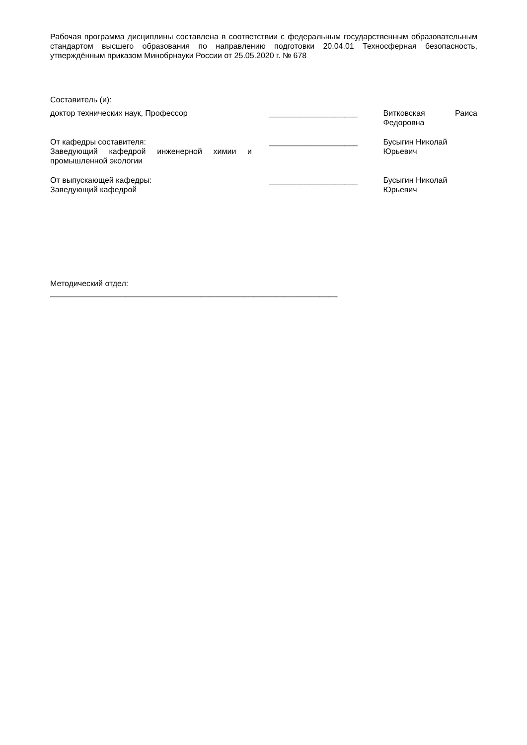Рабочая программа дисциплины составлена в соответствии с федеральным государственным образовательным стандартом высшего образования по направлению подготовки 20.04.01 Техносферная безопасность, утверждённым приказом Минобрнауки России от 25.05.2020 г. № 678
Составитель (и):
доктор технических наук, Профессор ____________________ Витковская Раиса Федоровна
От кафедры составителя:
Заведующий кафедрой инженерной химии и промышленной экологии
____________________ Бусыгин Николай
Юрьевич
От выпускающей кафедры:
Заведующий кафедрой
____________________ Бусыгин Николай
Юрьевич
Методический отдел:
_________________________________________________________________